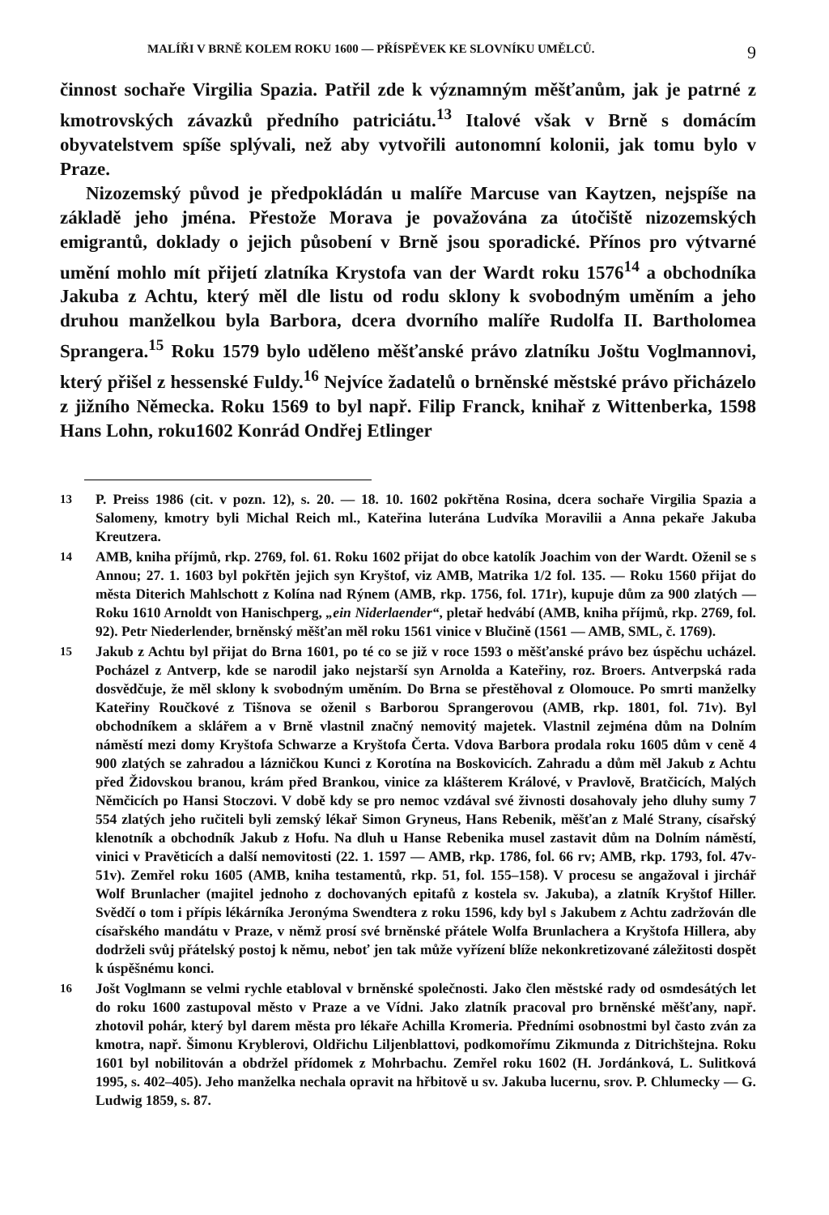MALÍŘI V BRNĚ KOLEM ROKU 1600 — PŘÍSPĚVEK KE SLOVNÍKU UMĚLCŮ. 9
činnost sochaře Virgilia Spazia. Patřil zde k významným měšťanům, jak je patrné z kmotrovských závazků předního patriciátu.<sup>13</sup> Italové však v Brně s domácím obyvatelstvem spíše splývali, než aby vytvořili autonomní kolonii, jak tomu bylo v Praze.
Nizozemský původ je předpokládán u malíře Marcuse van Kaytzen, nejspíše na základě jeho jména. Přestože Morava je považována za útočiště nizozemských emigrantů, doklady o jejich působení v Brně jsou sporadické. Přínos pro výtvarné umění mohlo mít přijetí zlatníka Krystofa van der Wardt roku 1576<sup>14</sup> a obchodníka Jakuba z Achtu, který měl dle listu od rodu sklony k svobodným uměním a jeho druhou manželkou byla Barbora, dcera dvorního malíře Rudolfa II. Bartholomea Sprangera.<sup>15</sup> Roku 1579 bylo uděleno měšťanské právo zlatníku Joštu Voglmannovi, který přišel z hessenské Fuldy.<sup>16</sup> Nejvíce žadatelů o brněnské městské právo přicházelo z jižního Německa. Roku 1569 to byl např. Filip Franck, knihař z Wittenberka, 1598 Hans Lohn, roku1602 Konrád Ondřej Etlinger
13 P. Preiss 1986 (cit. v pozn. 12), s. 20. — 18. 10. 1602 pokřtěna Rosina, dcera sochaře Virgilia Spazia a Salomeny, kmotry byli Michal Reich ml., Kateřina luterána Ludvíka Moravilii a Anna pekaře Jakuba Kreutzera.
14 AMB, kniha příjmů, rkp. 2769, fol. 61. Roku 1602 přijat do obce katolík Joachim von der Wardt. Oženil se s Annou; 27. 1. 1603 byl pokřtěn jejich syn Kryštof, viz AMB, Matrika 1/2 fol. 135. — Roku 1560 přijat do města Diterich Mahlschott z Kolína nad Rýnem (AMB, rkp. 1756, fol. 171r), kupuje dům za 900 zlatých — Roku 1610 Arnoldt von Hanischperg, „ein Niderlaender“, pletař hedvábí (AMB, kniha příjmů, rkp. 2769, fol. 92). Petr Niederlender, brněnský měšťan měl roku 1561 vinice v Blučině (1561 — AMB, SML, č. 1769).
15 Jakub z Achtu byl přijat do Brna 1601, po té co se již v roce 1593 o měšťanské právo bez úspěchu ucházel. Pocházel z Antverp, kde se narodil jako nejstarší syn Arnolda a Kateřiny, roz. Broers. Antverpská rada dosvědčuje, že měl sklony k svobodným uměním. Do Brna se přestěhoval z Olomouce. Po smrti manželky Kateřiny Roučkové z Tišnova se oženil s Barborou Sprangerovou (AMB, rkp. 1801, fol. 71v). Byl obchodníkem a sklářem a v Brně vlastnil značný nemovitý majetek. Vlastnil zejména dům na Dolním náměstí mezi domy Kryštofa Schwarze a Kryštofa Čerta. Vdova Barbora prodala roku 1605 dům v ceně 4 900 zlatých se zahradou a lázničkou Kunci z Korotína na Boskovicích. Zahradu a dům měl Jakub z Achtu před Židovskou branou, krám před Brankou, vinice za klášterem Králové, v Pravlově, Bratčicích, Malých Němčicích po Hansi Stoczovi. V době kdy se pro nemoc vzdával své živnosti dosahovaly jeho dluhy sumy 7 554 zlatých jeho ručiteli byli zemský lékař Simon Gryneus, Hans Rebenik, měšťan z Malé Strany, císařský klenotník a obchodník Jakub z Hofu. Na dluh u Hanse Rebenika musel zastavit dům na Dolním náměstí, vinici v Pravěticích a další nemovitosti (22. 1. 1597 — AMB, rkp. 1786, fol. 66 rv; AMB, rkp. 1793, fol. 47v-51v). Zemřel roku 1605 (AMB, kniha testamentů, rkp. 51, fol. 155–158). V procesu se angažoval i jirchář Wolf Brunlacher (majitel jednoho z dochovaných epitafů z kostela sv. Jakuba), a zlatník Kryštof Hiller. Svědčí o tom i přípis lékárníka Jeronýma Swendtera z roku 1596, kdy byl s Jakubem z Achtu zadržován dle císařského mandátu v Praze, v němž prosí své brněnské přátele Wolfa Brunlachera a Kryštofa Hillera, aby dodrželi svůj přátelský postoj k němu, neboť jen tak může vyřízení blíže nekonkretizované záležitosti dospět k úspěšnému konci.
16 Jošt Voglmann se velmi rychle etabloval v brněnské společnosti. Jako člen městské rady od osmdesátých let do roku 1600 zastupoval město v Praze a ve Vídni. Jako zlatník pracoval pro brněnské měšťany, např. zhotovil pohár, který byl darem města pro lékaře Achilla Kromeria. Předními osobnostmi byl často zván za kmotra, např. Šimonu Kryblerovi, Oldřichu Liljenblattovi, podkomořímu Zikmunda z Ditrichštejna. Roku 1601 byl nobilitován a obdržel přídomek z Mohrbachu. Zemřel roku 1602 (H. Jordánková, L. Sulitková 1995, s. 402–405). Jeho manželka nechala opravit na hřbitově u sv. Jakuba lucernu, srov. P. Chlumecky — G. Ludwig 1859, s. 87.